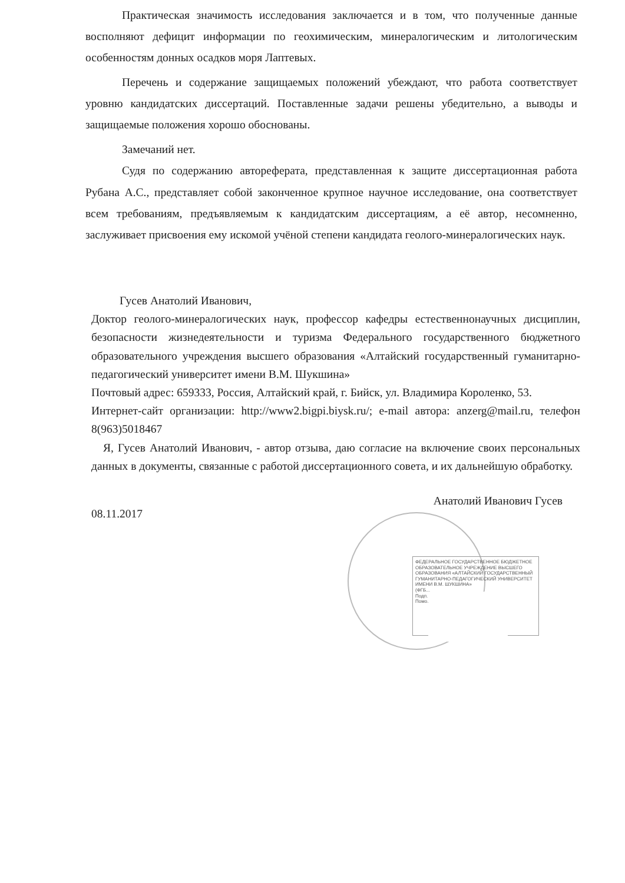Практическая значимость исследования заключается и в том, что полученные данные восполняют дефицит информации по геохимическим, минералогическим и литологическим особенностям донных осадков моря Лаптевых.
Перечень и содержание защищаемых положений убеждают, что работа соответствует уровню кандидатских диссертаций. Поставленные задачи решены убедительно, а выводы и защищаемые положения хорошо обоснованы.
Замечаний нет.
Судя по содержанию автореферата, представленная к защите диссертационная работа Рубана А.С., представляет собой законченное крупное научное исследование, она соответствует всем требованиям, предъявляемым к кандидатским диссертациям, а её автор, несомненно, заслуживает присвоения ему искомой учёной степени кандидата геолого-минералогических наук.
Гусев Анатолий Иванович,
Доктор геолого-минералогических наук, профессор кафедры естественнонаучных дисциплин, безопасности жизнедеятельности и туризма Федерального государственного бюджетного образовательного учреждения высшего образования «Алтайский государственный гуманитарно-педагогический университет имени В.М. Шукшина»
Почтовый адрес: 659333, Россия, Алтайский край, г. Бийск, ул. Владимира Короленко, 53.
Интернет-сайт организации: http://www2.bigpi.biysk.ru/; e-mail автора: anzerg@mail.ru, телефон 8(963)5018467
Я, Гусев Анатолий Иванович, - автор отзыва, даю согласие на включение своих персональных данных в документы, связанные с работой диссертационного совета, и их дальнейшую обработку.
08.11.2017 Анатолий Иванович Гусев
ФЕДЕРАЛЬНОЕ ГОСУДАРСТВЕННОЕ БЮДЖЕТНОЕ ОБРАЗОВАТЕЛЬНОЕ УЧРЕЖДЕНИЕ ВЫСШЕГО ОБРАЗОВАНИЯ «АЛТАЙСКИЙ ГОСУДАРСТВЕННЫЙ ГУМАНИТАРНО-ПЕДАГОГИЧЕСКИЙ УНИВЕРСИТЕТ ИМЕНИ В.М. ШУКШИНА»
(ФГБ...
Подп...
Помо...